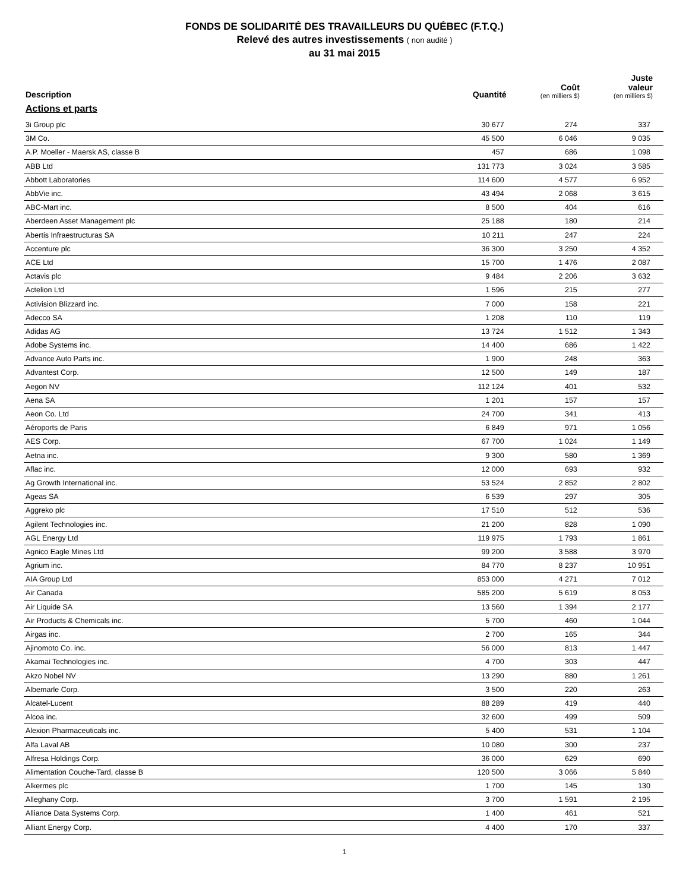FONDS DE SOLIDARITÉ DES TRAVAILLEURS DU QUÉBEC (F.T.Q.)
Relevé des autres investissements ( non audité )
au 31 mai 2015
| Description | Quantité | Coût (en milliers $) | Juste valeur (en milliers $) |
| --- | --- | --- | --- |
| Actions et parts | | | |
| 3i Group plc | 30 677 | 274 | 337 |
| 3M Co. | 45 500 | 6 046 | 9 035 |
| A.P. Moeller - Maersk AS, classe B | 457 | 686 | 1 098 |
| ABB Ltd | 131 773 | 3 024 | 3 585 |
| Abbott Laboratories | 114 600 | 4 577 | 6 952 |
| AbbVie inc. | 43 494 | 2 068 | 3 615 |
| ABC-Mart inc. | 8 500 | 404 | 616 |
| Aberdeen Asset Management plc | 25 188 | 180 | 214 |
| Abertis Infraestructuras SA | 10 211 | 247 | 224 |
| Accenture plc | 36 300 | 3 250 | 4 352 |
| ACE Ltd | 15 700 | 1 476 | 2 087 |
| Actavis plc | 9 484 | 2 206 | 3 632 |
| Actelion Ltd | 1 596 | 215 | 277 |
| Activision Blizzard inc. | 7 000 | 158 | 221 |
| Adecco SA | 1 208 | 110 | 119 |
| Adidas AG | 13 724 | 1 512 | 1 343 |
| Adobe Systems inc. | 14 400 | 686 | 1 422 |
| Advance Auto Parts inc. | 1 900 | 248 | 363 |
| Advantest Corp. | 12 500 | 149 | 187 |
| Aegon NV | 112 124 | 401 | 532 |
| Aena SA | 1 201 | 157 | 157 |
| Aeon Co. Ltd | 24 700 | 341 | 413 |
| Aéroports de Paris | 6 849 | 971 | 1 056 |
| AES Corp. | 67 700 | 1 024 | 1 149 |
| Aetna inc. | 9 300 | 580 | 1 369 |
| Aflac inc. | 12 000 | 693 | 932 |
| Ag Growth International inc. | 53 524 | 2 852 | 2 802 |
| Ageas SA | 6 539 | 297 | 305 |
| Aggreko plc | 17 510 | 512 | 536 |
| Agilent Technologies inc. | 21 200 | 828 | 1 090 |
| AGL Energy Ltd | 119 975 | 1 793 | 1 861 |
| Agnico Eagle Mines Ltd | 99 200 | 3 588 | 3 970 |
| Agrium inc. | 84 770 | 8 237 | 10 951 |
| AIA Group Ltd | 853 000 | 4 271 | 7 012 |
| Air Canada | 585 200 | 5 619 | 8 053 |
| Air Liquide SA | 13 560 | 1 394 | 2 177 |
| Air Products & Chemicals inc. | 5 700 | 460 | 1 044 |
| Airgas inc. | 2 700 | 165 | 344 |
| Ajinomoto Co. inc. | 56 000 | 813 | 1 447 |
| Akamai Technologies inc. | 4 700 | 303 | 447 |
| Akzo Nobel NV | 13 290 | 880 | 1 261 |
| Albemarle Corp. | 3 500 | 220 | 263 |
| Alcatel-Lucent | 88 289 | 419 | 440 |
| Alcoa inc. | 32 600 | 499 | 509 |
| Alexion Pharmaceuticals inc. | 5 400 | 531 | 1 104 |
| Alfa Laval AB | 10 080 | 300 | 237 |
| Alfresa Holdings Corp. | 36 000 | 629 | 690 |
| Alimentation Couche-Tard, classe B | 120 500 | 3 066 | 5 840 |
| Alkermes plc | 1 700 | 145 | 130 |
| Alleghany Corp. | 3 700 | 1 591 | 2 195 |
| Alliance Data Systems Corp. | 1 400 | 461 | 521 |
| Alliant Energy Corp. | 4 400 | 170 | 337 |
1